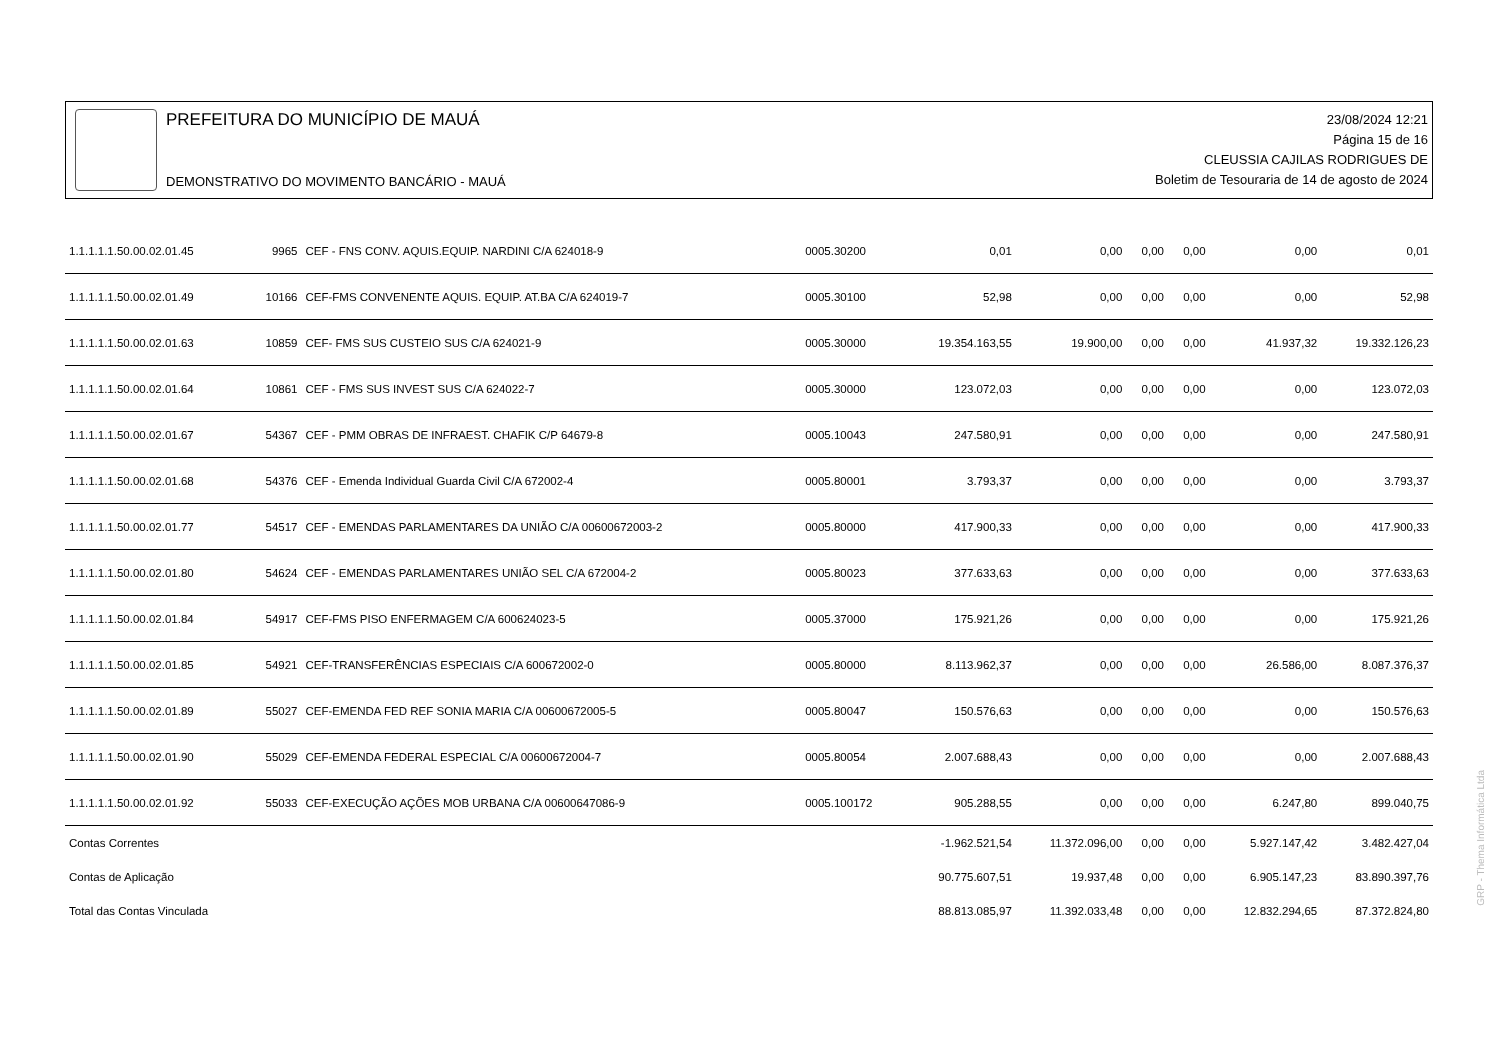PREFEITURA DO MUNICÍPIO DE MAUÁ
DEMONSTRATIVO DO MOVIMENTO BANCÁRIO - MAUÁ
23/08/2024 12:21
Página 15 de 16
CLEUSSIA CAJILAS RODRIGUES DE
Boletim de Tesouraria de 14 de agosto de 2024
| 1.1.1.1.1.50.00.02.01.45 | 9965 | CEF - FNS CONV. AQUIS.EQUIP. NARDINI C/A 624018-9 | 0005.30200 | 0,01 | 0,00 | 0,00 | 0,00 | 0,00 | 0,01 |
| 1.1.1.1.1.50.00.02.01.49 | 10166 | CEF-FMS CONVENENTE AQUIS. EQUIP. AT.BA C/A 624019-7 | 0005.30100 | 52,98 | 0,00 | 0,00 | 0,00 | 0,00 | 52,98 |
| 1.1.1.1.1.50.00.02.01.63 | 10859 | CEF- FMS SUS CUSTEIO SUS C/A 624021-9 | 0005.30000 | 19.354.163,55 | 19.900,00 | 0,00 | 0,00 | 41.937,32 | 19.332.126,23 |
| 1.1.1.1.1.50.00.02.01.64 | 10861 | CEF - FMS SUS INVEST SUS C/A 624022-7 | 0005.30000 | 123.072,03 | 0,00 | 0,00 | 0,00 | 0,00 | 123.072,03 |
| 1.1.1.1.1.50.00.02.01.67 | 54367 | CEF - PMM OBRAS DE INFRAEST. CHAFIK C/P 64679-8 | 0005.10043 | 247.580,91 | 0,00 | 0,00 | 0,00 | 0,00 | 247.580,91 |
| 1.1.1.1.1.50.00.02.01.68 | 54376 | CEF - Emenda Individual Guarda Civil C/A 672002-4 | 0005.80001 | 3.793,37 | 0,00 | 0,00 | 0,00 | 0,00 | 3.793,37 |
| 1.1.1.1.1.50.00.02.01.77 | 54517 | CEF - EMENDAS PARLAMENTARES DA UNIÃO C/A 00600672003-2 | 0005.80000 | 417.900,33 | 0,00 | 0,00 | 0,00 | 0,00 | 417.900,33 |
| 1.1.1.1.1.50.00.02.01.80 | 54624 | CEF - EMENDAS PARLAMENTARES UNIÃO SEL C/A 672004-2 | 0005.80023 | 377.633,63 | 0,00 | 0,00 | 0,00 | 0,00 | 377.633,63 |
| 1.1.1.1.1.50.00.02.01.84 | 54917 | CEF-FMS PISO ENFERMAGEM C/A 600624023-5 | 0005.37000 | 175.921,26 | 0,00 | 0,00 | 0,00 | 0,00 | 175.921,26 |
| 1.1.1.1.1.50.00.02.01.85 | 54921 | CEF-TRANSFERÊNCIAS ESPECIAIS C/A 600672002-0 | 0005.80000 | 8.113.962,37 | 0,00 | 0,00 | 0,00 | 26.586,00 | 8.087.376,37 |
| 1.1.1.1.1.50.00.02.01.89 | 55027 | CEF-EMENDA FED REF SONIA MARIA C/A 00600672005-5 | 0005.80047 | 150.576,63 | 0,00 | 0,00 | 0,00 | 0,00 | 150.576,63 |
| 1.1.1.1.1.50.00.02.01.90 | 55029 | CEF-EMENDA FEDERAL ESPECIAL C/A 00600672004-7 | 0005.80054 | 2.007.688,43 | 0,00 | 0,00 | 0,00 | 0,00 | 2.007.688,43 |
| 1.1.1.1.1.50.00.02.01.92 | 55033 | CEF-EXECUÇÃO AÇÕES MOB URBANA C/A 00600647086-9 | 0005.100172 | 905.288,55 | 0,00 | 0,00 | 0,00 | 6.247,80 | 899.040,75 |
| Contas Correntes | | | | -1.962.521,54 | 11.372.096,00 | 0,00 | 0,00 | 5.927.147,42 | 3.482.427,04 |
| Contas de Aplicação | | | | 90.775.607,51 | 19.937,48 | 0,00 | 0,00 | 6.905.147,23 | 83.890.397,76 |
| Total das Contas Vinculada | | | | 88.813.085,97 | 11.392.033,48 | 0,00 | 0,00 | 12.832.294,65 | 87.372.824,80 |
GRP - Thema Informática Ltda